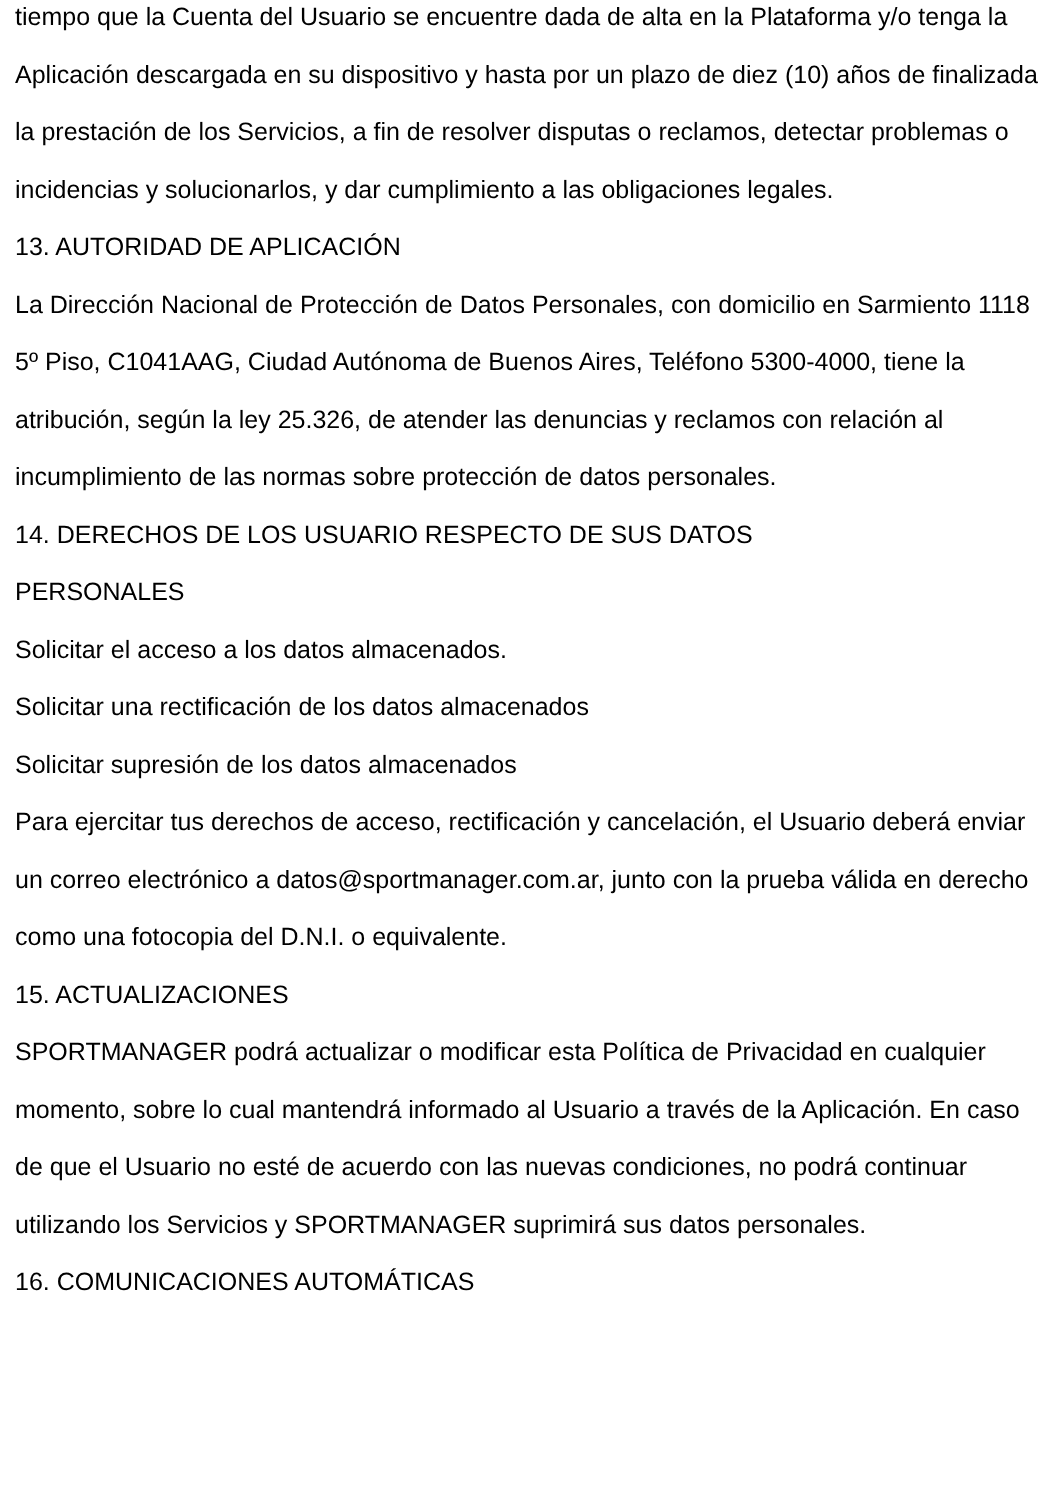tiempo que la Cuenta del Usuario se encuentre dada de alta en la Plataforma y/o tenga la Aplicación descargada en su dispositivo y hasta por un plazo de diez (10) años de finalizada la prestación de los Servicios, a fin de resolver disputas o reclamos, detectar problemas o incidencias y solucionarlos, y dar cumplimiento a las obligaciones legales.
13. AUTORIDAD DE APLICACIÓN
La Dirección Nacional de Protección de Datos Personales, con domicilio en Sarmiento 1118 5º Piso, C1041AAG, Ciudad Autónoma de Buenos Aires, Teléfono 5300-4000, tiene la atribución, según la ley 25.326, de atender las denuncias y reclamos con relación al incumplimiento de las normas sobre protección de datos personales.
14. DERECHOS DE LOS USUARIO RESPECTO DE SUS DATOS
PERSONALES
Solicitar el acceso a los datos almacenados.
Solicitar una rectificación de los datos almacenados
Solicitar supresión de los datos almacenados
Para ejercitar tus derechos de acceso, rectificación y cancelación, el Usuario deberá enviar un correo electrónico a datos@sportmanager.com.ar, junto con la prueba válida en derecho como una fotocopia del D.N.I. o equivalente.
15. ACTUALIZACIONES
SPORTMANAGER podrá actualizar o modificar esta Política de Privacidad en cualquier momento, sobre lo cual mantendrá informado al Usuario a través de la Aplicación. En caso de que el Usuario no esté de acuerdo con las nuevas condiciones, no podrá continuar utilizando los Servicios y SPORTMANAGER suprimirá sus datos personales.
16. COMUNICACIONES AUTOMÁTICAS